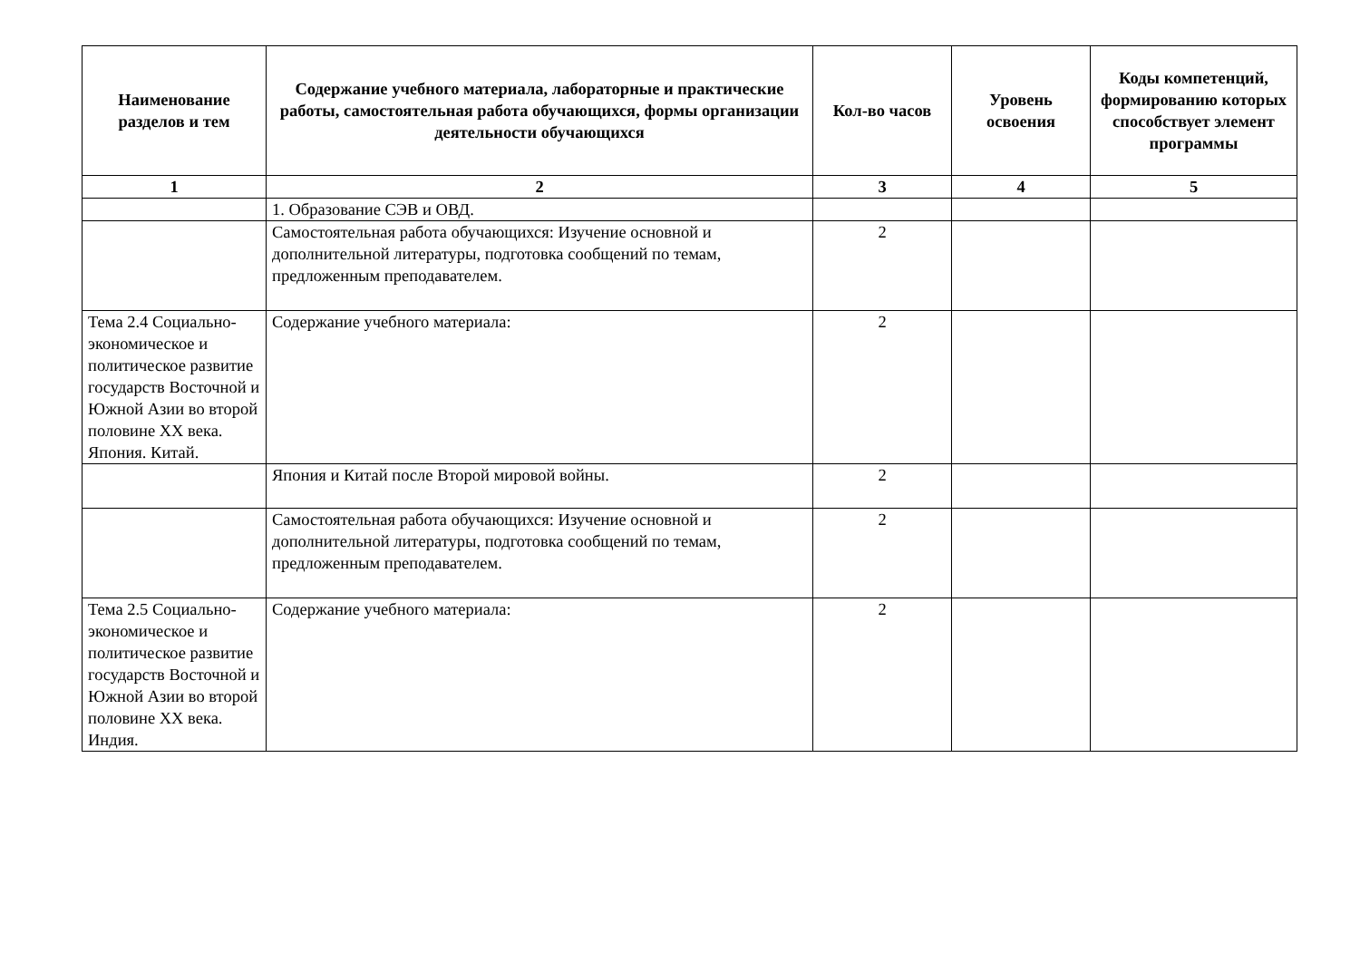| Наименование разделов и тем | Содержание учебного материала, лабораторные и практические работы, самостоятельная работа обучающихся, формы организации деятельности обучающихся | Кол-во часов | Уровень освоения | Коды компетенций, формированию которых способствует элемент программы |
| --- | --- | --- | --- | --- |
| 1 | 2 | 3 | 4 | 5 |
| | 1. Образование СЭВ и ОВД. | | | |
| | Самостоятельная работа обучающихся: Изучение основной и дополнительной литературы, подготовка сообщений по темам, предложенным преподавателем. | 2 | | |
| Тема 2.4 Социально-экономическое и политическое развитие государств Восточной и Южной Азии во второй половине XX века. Япония. Китай. | Содержание учебного материала: | 2 | | |
| | Япония и Китай после Второй мировой войны. | 2 | | |
| | Самостоятельная работа обучающихся: Изучение основной и дополнительной литературы, подготовка сообщений по темам, предложенным преподавателем. | 2 | | |
| Тема 2.5 Социально-экономическое и политическое развитие государств Восточной и Южной Азии во второй половине XX века. Индия. | Содержание учебного материала: | 2 | | |